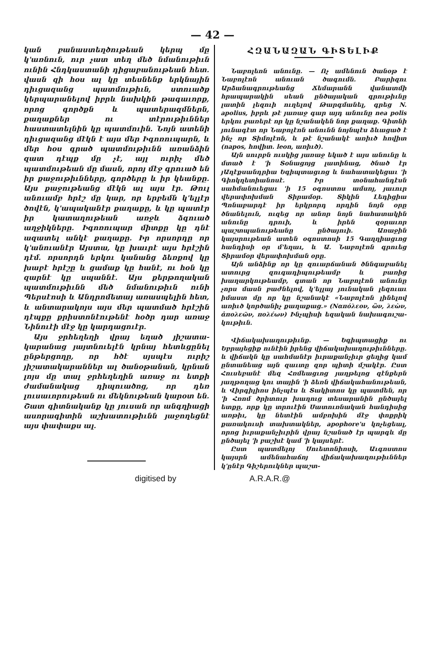— 42 —
կան բանաստեղծութեան կերպ մը կ'առնուն, ուր չատ տեղ մեծ նմանու­թիւն ունին Հնդկաստանի դիցաբա­նութեան հետ. վասն զի հօս ալ կը տեսնենք երկնային դիւցազանց պատ­մութիւն, ստուածք կերպարանելով իբրև նախկին թագաւորք, որոց գործքն և պատերազմներն, քաղաքներ ու տէ­րութիւններ հաստատելնին կը պատ­մուին. Նոյն ատենի դիւցազանց մէկն է այս մեր Իգոռուպարն, և մեր հօս գրած պատմութիւնն առանձին զատ դէպք մը չէ, այլ ուրիչ մեծ պատմութեան մը մասն, որոյ մէջ գրուած են իր քաջու­թիւնները, գործերը և իր կեանքը. Այս քաջութեանց մէկն ալ այս էր. Թուլ անուամբ հրէշ մը կար, որ երբեմն կ'ելլէր ծովէն, կ'ապականէր քաղաքը, և կը պատէր իր կատաղութեան առ­ջև ձգուած աղջիկները. Իգոռուպար միտքը կը դնէ ազատել անկէ քաղա­քը. Իր որսորդը որ կ'անուանէր Այս­տա, կը խաւրէ այս հրէշին դէմ. որ­սորդն երկու կանանց ձեռքով կը խաբէ հրէշը և ցամաք կը հանէ, ու հօն կը զարնէ կը սպաննէ. Այս քերթողական պատմութիւնն մեծ նմանութիւն ունի Պերսէոսի և Անդրոմետայ առասպե­լին հետ, և անտարակոյս այս մեր պատմած հրէշին դէպքը քրիստոնէու­թենէ հօծր դար առաջ Նինուէի մէջ կը կարդացուէր.
Այս ջրհեղեղի վրայ եղած յիշատա­կարանաց յայտնուելէն կրնայ հետև­ցընել ընթերցողը, որ հծէ սյսպէս ուրիշ յիշատակարաններ ալ ծանօթա­նան, կրնան լոյս մը տալ ջրհեղեղին առաջ ու ետքի ժամանակաց դիպուա­ծոց, որ դեռ լուսաւորութեան ու մեկ­նութեան կարօտ են. Շատ գիտնա­կանք կը յուսան որ անգղիացի ասորա­գիտին աշխատութիւնն յաջողեցնէ այս փափաքս ալ.
ՀԶԱՆԱԶԱՆ ԳԻՏԵԼԻՔ
Նաբոլեոն անունը. — Ոչ ամենուն ծա­նօթ է Նաբոլէոն անուան ծագումն. Բարի­զու Արձանագրութեանց Ճեմարանն վան­ատմի հրապարակին սեան ընծայական գրութիւնը լատին լեզուի ուղելով Թարգ­մանել, գրեց N. apolius, իբրև թէ յառաջ գար այդ անունը nea polis երկու բառերէ որ կը նշանակեն նոր քաղաք. Գիտնի յու­նագէտ որ Նաբոլէոն անունն նոյնպէս ձևա­ցած է ինչ որ Տիմոլէոն, և թէ նշանակէ առիւծ հովիտ (napos, հովիտ. leon, առիւծ).
Այն սուրբն ուսկից յառաջ եկած է այս անունը և մտած է 'ի Տօնացոյց լատինաց, ծնած էր յԱղէքսանդրիա Եգիպտացւոց և նահատակեցաւ 'ի Գիոկղետիանոսէ. Իր տօնահանդէսն սահմանուեցաւ 'ի 15 օգոս­տոս ամսոյ, յաւուր վերափոխման Տիրա­մօր. Տիկին Լեդիցիա Պոնաբարդէ իր եր­կրորդ որդին նոյն օրը ծնանելուն, ուզեց որ անոր նոյն նահատակին անունը դրուի, և իրեն զօրաւոր պաշտպանութեանը ընծայ­ուի. Առաջին կայսրութեան ատեն օգոս­տոսի 15 Գաղղիացւոց հանդիսի օր մ'եղաւ, և Ա. Նաբոլէոն գրուեց Տիրամօր վերափոխման օրը.
Այն անձինք որ կը զուարճանան ծննգա­բանել ատուրց զուգադիպութեամբ և բառից խաղարկութեամբ, գտան որ Նաբոլէոն ա­նունը չորս մասն բաժնելով, կ'ելլայ յունա­կան լեզուաւ իմաստ մը որ կը նշանակէ «Նաբոլէոն լինելով առիւծ կործանիչ քա­ղաքաց.» (Ναπόλεον, ὢν, λεὼν, ἀπολεῶν, πολέων) Ինչպիսի եզական նախագուշա­կութիւն.
Վիճակախաղութիւնք. — Եգիպտացիք ու Եբրայեցիք ունէին իրենց վիճակախաղու­թիւնները. և վիճակն կը սահմանէր իւրա­քանչիւր ցեղից կամ ընտանեաց այն զաւ­տը զոր պիտի մշակէր. Ըստ Հուսեբանէ մեզ Հռ­մեացւոց յաղթելոց զէնքերն յաղթողաց կու տային 'ի ձեռն վիճակահանութեան, և Վիրգիլիոս ինչպէս և Տակիտոս կը պատ­մեն, որ 'ի Հռոմ ծրիտուր խաղուց տե­սարանին ընծայել ետքը, որք կը տրուէին Սատուռնական հանդիսից առթիւ, կը նե­տէին ամբոխին մէջ փոքրիկ քառակուսի տախտակներ, apophore'ս կոչեցեալ, որոց իւրաքանչիւրին վրայ նշանած էր պարգև մը ընծայել 'ի բաշխէ կամ 'ի կայսերէ.
Ըստ պատմելոյ Սուետոնիոսի, Աւգոս­տոս կայսրն ամենահաճոյ վիճակախաղու­թիւններ կ'ընէր Գիշերուկներ պաշտ-
digitised by A.R.A.R.@